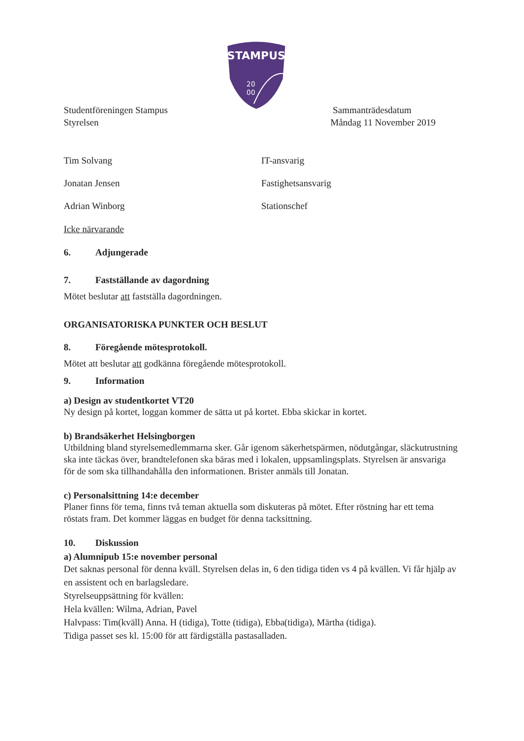STAMPUS
20
00
Studentföreningen Stampus
Styrelsen
Sammanträdesdatum
Måndag 11 November 2019
Tim Solvang IT-ansvarig
Jonatan Jensen Fastighetsansvarig
Adrian Winborg Stationschef
Icke närvarande
6. Adjungerade
7. Fastställande av dagordning
Mötet beslutar att fastställa dagordningen.
ORGANISATORISKA PUNKTER OCH BESLUT
8. Föregående mötesprotokoll.
Mötet att beslutar att godkänna föregående mötesprotokoll.
9. Information
a) Design av studentkortet VT20
Ny design på kortet, loggan kommer de sätta ut på kortet. Ebba skickar in kortet.
b) Brandsäkerhet Helsingborgen
Utbildning bland styrelsemedlemmarna sker. Går igenom säkerhetspärmen, nödutgångar, släckutrustning ska inte täckas över, brandtelefonen ska bäras med i lokalen, uppsamlingsplats. Styrelsen är ansvariga för de som ska tillhandahålla den informationen. Brister anmäls till Jonatan.
c) Personalsittning 14:e december
Planer finns för tema, finns två teman aktuella som diskuteras på mötet. Efter röstning har ett tema röstats fram. Det kommer läggas en budget för denna tacksittning.
10. Diskussion
a) Alumnipub 15:e november personal
Det saknas personal för denna kväll. Styrelsen delas in, 6 den tidiga tiden vs 4 på kvällen. Vi får hjälp av en assistent och en barlagsledare.
Styrelseuppsättning för kvällen:
Hela kvällen: Wilma, Adrian, Pavel
Halvpass: Tim(kväll) Anna. H (tidiga), Totte (tidiga), Ebba(tidiga), Märtha (tidiga).
Tidiga passet ses kl. 15:00 för att färdigställa pastasalladen.